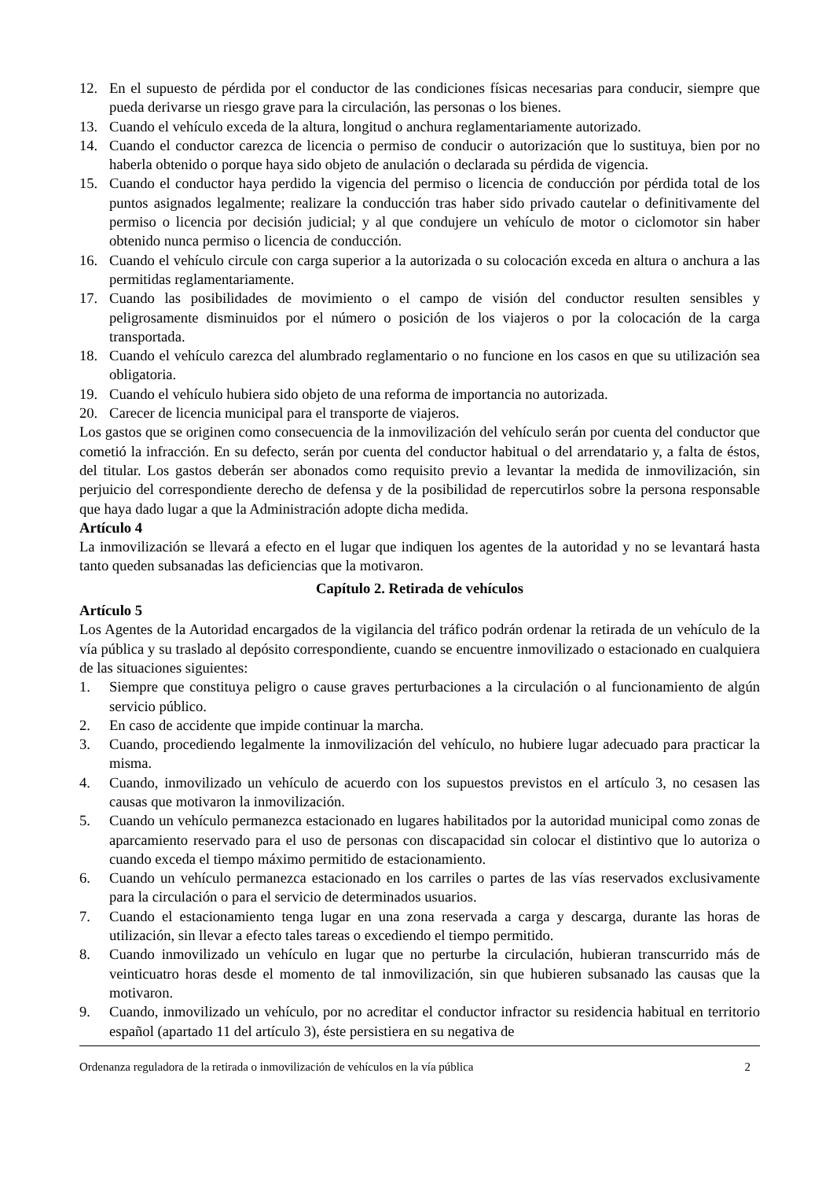12. En el supuesto de pérdida por el conductor de las condiciones físicas necesarias para conducir, siempre que pueda derivarse un riesgo grave para la circulación, las personas o los bienes.
13. Cuando el vehículo exceda de la altura, longitud o anchura reglamentariamente autorizado.
14. Cuando el conductor carezca de licencia o permiso de conducir o autorización que lo sustituya, bien por no haberla obtenido o porque haya sido objeto de anulación o declarada su pérdida de vigencia.
15. Cuando el conductor haya perdido la vigencia del permiso o licencia de conducción por pérdida total de los puntos asignados legalmente; realizare la conducción tras haber sido privado cautelar o definitivamente del permiso o licencia por decisión judicial; y al que condujere un vehículo de motor o ciclomotor sin haber obtenido nunca permiso o licencia de conducción.
16. Cuando el vehículo circule con carga superior a la autorizada o su colocación exceda en altura o anchura a las permitidas reglamentariamente.
17. Cuando las posibilidades de movimiento o el campo de visión del conductor resulten sensibles y peligrosamente disminuidos por el número o posición de los viajeros o por la colocación de la carga transportada.
18. Cuando el vehículo carezca del alumbrado reglamentario o no funcione en los casos en que su utilización sea obligatoria.
19. Cuando el vehículo hubiera sido objeto de una reforma de importancia no autorizada.
20. Carecer de licencia municipal para el transporte de viajeros.
Los gastos que se originen como consecuencia de la inmovilización del vehículo serán por cuenta del conductor que cometió la infracción. En su defecto, serán por cuenta del conductor habitual o del arrendatario y, a falta de éstos, del titular. Los gastos deberán ser abonados como requisito previo a levantar la medida de inmovilización, sin perjuicio del correspondiente derecho de defensa y de la posibilidad de repercutirlos sobre la persona responsable que haya dado lugar a que la Administración adopte dicha medida.
Artículo 4
La inmovilización se llevará a efecto en el lugar que indiquen los agentes de la autoridad y no se levantará hasta tanto queden subsanadas las deficiencias que la motivaron.
Capítulo 2. Retirada de vehículos
Artículo 5
Los Agentes de la Autoridad encargados de la vigilancia del tráfico podrán ordenar la retirada de un vehículo de la vía pública y su traslado al depósito correspondiente, cuando se encuentre inmovilizado o estacionado en cualquiera de las situaciones siguientes:
1. Siempre que constituya peligro o cause graves perturbaciones a la circulación o al funcionamiento de algún servicio público.
2. En caso de accidente que impide continuar la marcha.
3. Cuando, procediendo legalmente la inmovilización del vehículo, no hubiere lugar adecuado para practicar la misma.
4. Cuando, inmovilizado un vehículo de acuerdo con los supuestos previstos en el artículo 3, no cesasen las causas que motivaron la inmovilización.
5. Cuando un vehículo permanezca estacionado en lugares habilitados por la autoridad municipal como zonas de aparcamiento reservado para el uso de personas con discapacidad sin colocar el distintivo que lo autoriza o cuando exceda el tiempo máximo permitido de estacionamiento.
6. Cuando un vehículo permanezca estacionado en los carriles o partes de las vías reservados exclusivamente para la circulación o para el servicio de determinados usuarios.
7. Cuando el estacionamiento tenga lugar en una zona reservada a carga y descarga, durante las horas de utilización, sin llevar a efecto tales tareas o excediendo el tiempo permitido.
8. Cuando inmovilizado un vehículo en lugar que no perturbe la circulación, hubieran transcurrido más de veinticuatro horas desde el momento de tal inmovilización, sin que hubieren subsanado las causas que la motivaron.
9. Cuando, inmovilizado un vehículo, por no acreditar el conductor infractor su residencia habitual en territorio español (apartado 11 del artículo 3), éste persistiera en su negativa de
Ordenanza reguladora de la retirada o inmovilización de vehículos en la vía pública 2